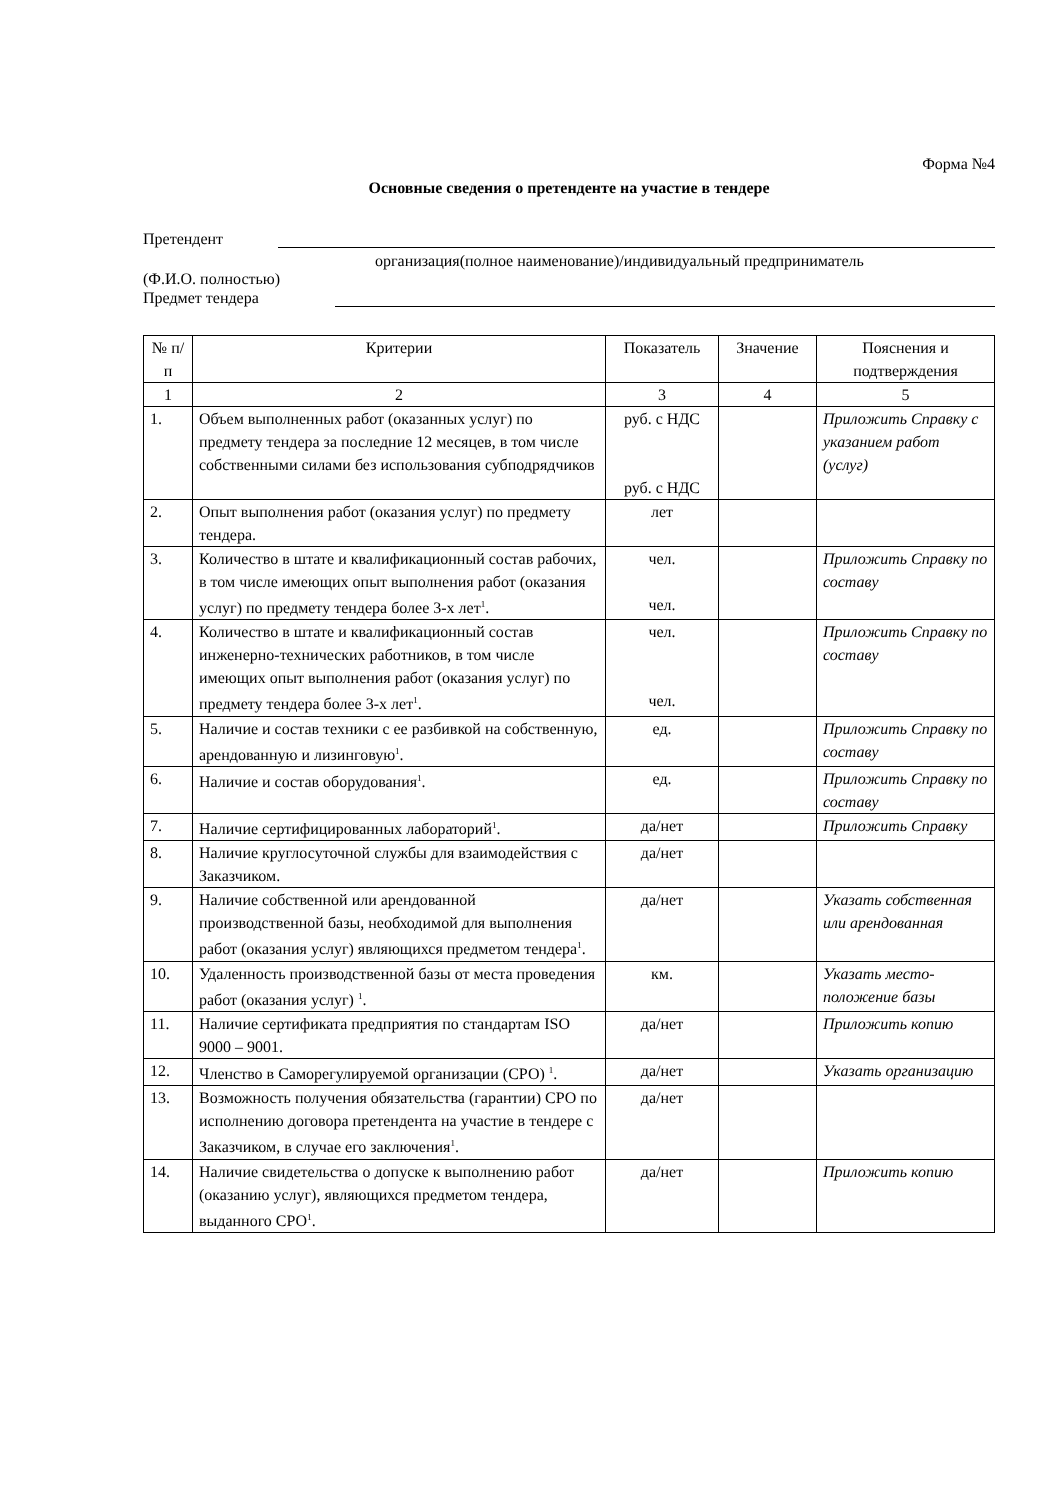Форма №4
Основные сведения о претенденте на участие в тендере
Претендент
организация(полное наименование)/индивидуальный предприниматель
(Ф.И.О. полностью)
Предмет тендера
| № п/п | Критерии | Показатель | Значение | Пояснения и подтверждения |
| --- | --- | --- | --- | --- |
| 1 | 2 | 3 | 4 | 5 |
| 1. | Объем выполненных работ (оказанных услуг) по предмету тендера за последние 12 месяцев, в том числе собственными силами без использования субподрядчиков | руб. с НДС руб. с НДС | | Приложить Справку с указанием работ (услуг) |
| 2. | Опыт выполнения работ (оказания услуг) по предмету тендера. | лет | | |
| 3. | Количество в штате и квалификационный состав рабочих, в том числе имеющих опыт выполнения работ (оказания услуг) по предмету тендера более 3-х лет<sup>1</sup>. | чел. чел. | | Приложить Справку по составу |
| 4. | Количество в штате и квалификационный состав инженерно-технических работников, в том числе имеющих опыт выполнения работ (оказания услуг) по предмету тендера более 3-х лет<sup>1</sup>. | чел. чел. | | Приложить Справку по составу |
| 5. | Наличие и состав техники с ее разбивкой на собственную, арендованную и лизинговую<sup>1</sup>. | ед. | | Приложить Справку по составу |
| 6. | Наличие и состав оборудования<sup>1</sup>. | ед. | | Приложить Справку по составу |
| 7. | Наличие сертифицированных лабораторий<sup>1</sup>. | да/нет | | Приложить Справку |
| 8. | Наличие круглосуточной службы для взаимодействия с Заказчиком. | да/нет | | |
| 9. | Наличие собственной или арендованной производственной базы, необходимой для выполнения работ (оказания услуг) являющихся предметом тендера<sup>1</sup>. | да/нет | | Указать собственная или арендованная |
| 10. | Удаленность производственной базы от места проведения работ (оказания услуг) <sup>1</sup>. | км. | | Указать место-положение базы |
| 11. | Наличие сертификата предприятия по стандартам ISO 9000 – 9001. | да/нет | | Приложить копию |
| 12. | Членство в Саморегулируемой организации (СРО) <sup>1</sup>. | да/нет | | Указать организацию |
| 13. | Возможность получения обязательства (гарантии) СРО по исполнению договора претендента на участие в тендере с Заказчиком, в случае его заключения<sup>1</sup>. | да/нет | | |
| 14. | Наличие свидетельства о допуске к выполнению работ (оказанию услуг), являющихся предметом тендера, выданного СРО<sup>1</sup>. | да/нет | | Приложить копию |